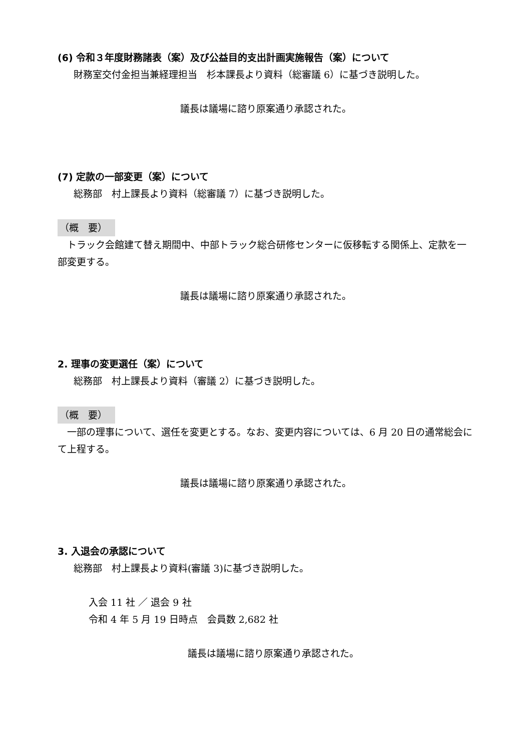(6) 令和３年度財務諸表（案）及び公益目的支出計画実施報告（案）について
財務室交付金担当兼経理担当　杉本課長より資料（総審議 6）に基づき説明した。
議長は議場に諮り原案通り承認された。
(7) 定款の一部変更（案）について
総務部　村上課長より資料（総審議 7）に基づき説明した。
（概　要）
　トラック会館建て替え期間中、中部トラック総合研修センターに仮移転する関係上、定款を一部変更する。
議長は議場に諮り原案通り承認された。
2. 理事の変更選任（案）について
総務部　村上課長より資料（審議 2）に基づき説明した。
（概　要）
　一部の理事について、選任を変更とする。なお、変更内容については、6 月 20 日の通常総会にて上程する。
議長は議場に諮り原案通り承認された。
3. 入退会の承認について
総務部　村上課長より資料(審議 3)に基づき説明した。
入会 11 社 ／ 退会 9 社
令和 4 年 5 月 19 日時点　会員数 2,682 社
議長は議場に諮り原案通り承認された。